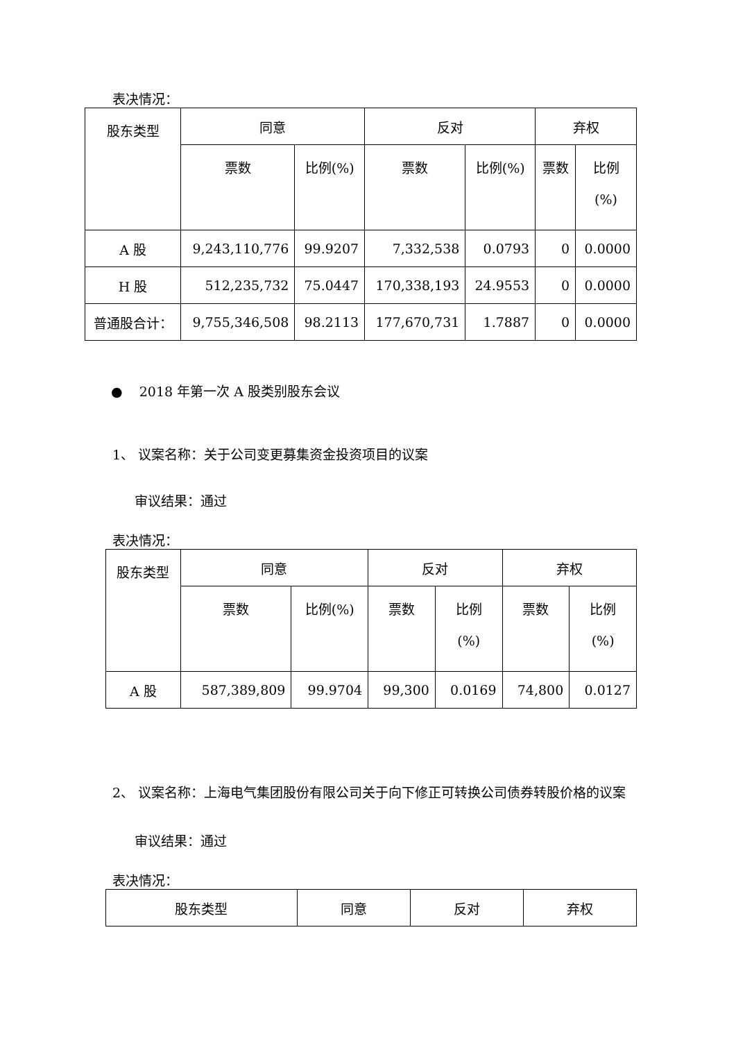表决情况：
| 股东类型 | 同意 | | 反对 | | 弃权 | |
| --- | --- | --- | --- | --- | --- | --- |
| | 票数 | 比例(%) | 票数 | 比例(%) | 票数 | 比例 (%) |
| A 股 | 9,243,110,776 | 99.9207 | 7,332,538 | 0.0793 | 0 | 0.0000 |
| H 股 | 512,235,732 | 75.0447 | 170,338,193 | 24.9553 | 0 | 0.0000 |
| 普通股合计： | 9,755,346,508 | 98.2113 | 177,670,731 | 1.7887 | 0 | 0.0000 |
● 2018 年第一次 A 股类别股东会议
1、 议案名称：关于公司变更募集资金投资项目的议案
审议结果：通过
表决情况：
| 股东类型 | 同意 | | 反对 | | 弃权 | |
| --- | --- | --- | --- | --- | --- | --- |
| | 票数 | 比例(%) | 票数 | 比例 (%) | 票数 | 比例 (%) |
| A 股 | 587,389,809 | 99.9704 | 99,300 | 0.0169 | 74,800 | 0.0127 |
2、 议案名称：上海电气集团股份有限公司关于向下修正可转换公司债券转股价格的议案
审议结果：通过
表决情况：
| 股东类型 | 同意 | 反对 | 弃权 |
| --- | --- | --- | --- |